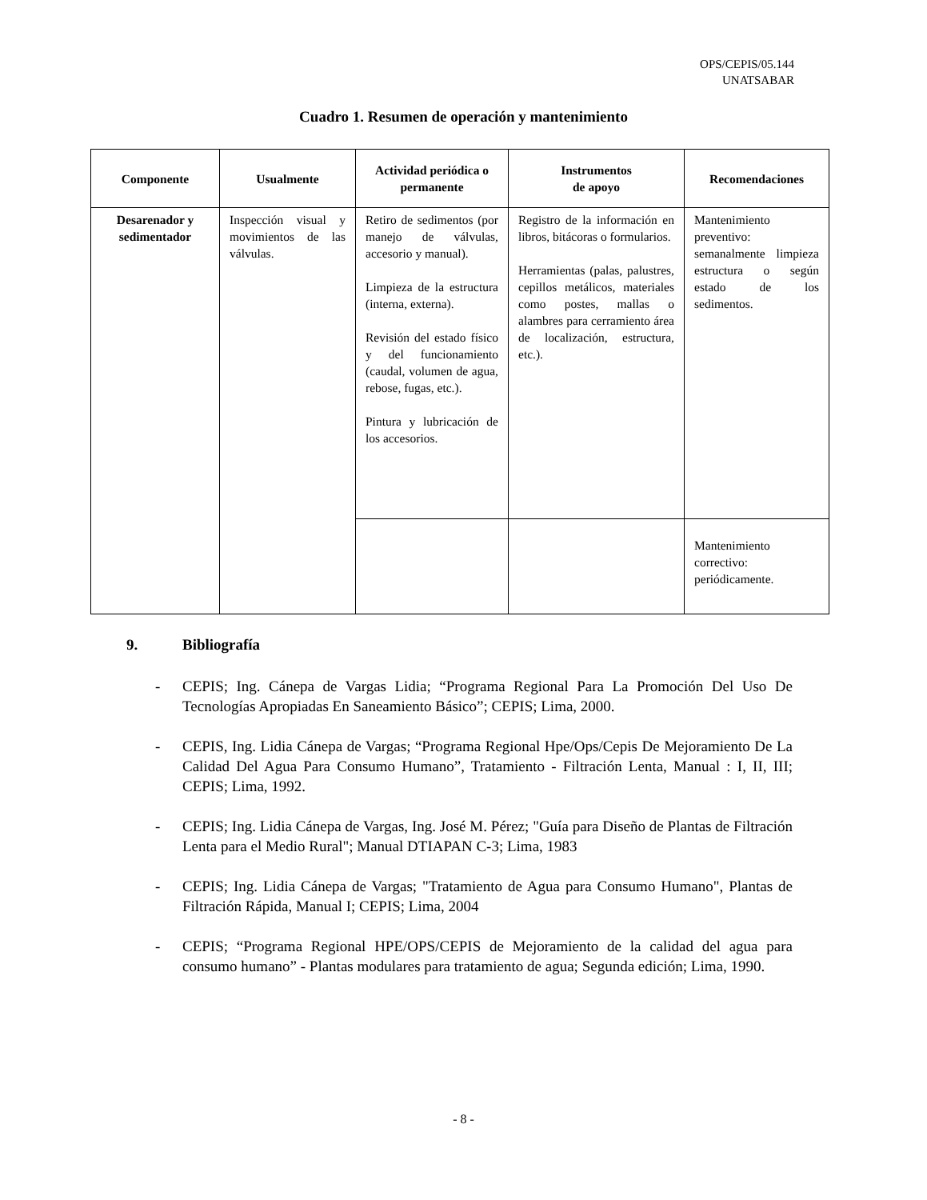OPS/CEPIS/05.144
UNATSABAR
Cuadro 1. Resumen de operación y mantenimiento
| Componente | Usualmente | Actividad periódica o permanente | Instrumentos de apoyo | Recomendaciones |
| --- | --- | --- | --- | --- |
| Desarenador y sedimentador | Inspección visual y movimientos de las válvulas. | Retiro de sedimentos (por manejo de válvulas, accesorio y manual). Limpieza de la estructura (interna, externa). Revisión del estado físico y del funcionamiento (caudal, volumen de agua, rebose, fugas, etc.). Pintura y lubricación de los accesorios. | Registro de la información en libros, bitácoras o formularios. Herramientas (palas, palustres, cepillos metálicos, materiales como postes, mallas o alambres para cerramiento área de localización, estructura, etc.). | Mantenimiento preventivo: semanalmente limpieza estructura o según estado de los sedimentos. |
| | | | | Mantenimiento correctivo: periódicamente. |
9. Bibliografía
- CEPIS; Ing. Cánepa de Vargas Lidia; “Programa Regional Para La Promoción Del Uso De Tecnologías Apropiadas En Saneamiento Básico”; CEPIS; Lima, 2000.
- CEPIS, Ing. Lidia Cánepa de Vargas; “Programa Regional Hpe/Ops/Cepis De Mejoramiento De La Calidad Del Agua Para Consumo Humano”, Tratamiento - Filtración Lenta, Manual : I, II, III; CEPIS; Lima, 1992.
- CEPIS; Ing. Lidia Cánepa de Vargas, Ing. José M. Pérez; "Guía para Diseño de Plantas de Filtración Lenta para el Medio Rural"; Manual DTIAPAN C-3; Lima, 1983
- CEPIS; Ing. Lidia Cánepa de Vargas; "Tratamiento de Agua para Consumo Humano", Plantas de Filtración Rápida, Manual I; CEPIS; Lima, 2004
- CEPIS; “Programa Regional HPE/OPS/CEPIS de Mejoramiento de la calidad del agua para consumo humano” - Plantas modulares para tratamiento de agua; Segunda edición; Lima, 1990.
- 8 -